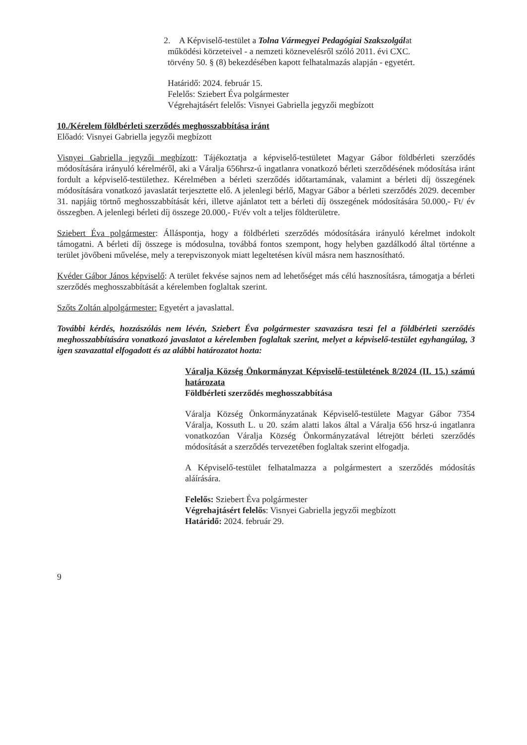2. A Képviselő-testület a Tolna Vármegyei Pedagógiai Szakszolgálat
működési körzeteivel - a nemzeti köznevelésről szóló 2011. évi CXC.
törvény 50. § (8) bekezdésében kapott felhatalmazás alapján - egyetért.
Határidő: 2024. február 15.
Felelős: Sziebert Éva polgármester
Végrehajtásért felelős: Visnyei Gabriella jegyzői megbízott
10./Kérelem földbérleti szerződés meghosszabbítása iránt
Előadó: Visnyei Gabriella jegyzői megbízott
Visnyei Gabriella jegyzői megbízott: Tájékoztatja a képviselő-testületet Magyar Gábor földbérleti szerződés módosítására irányuló kérelméről, aki a Váralja 656hrsz-ú ingatlanra vonatkozó bérleti szerződésének módosítása iránt fordult a képviselő-testülethez. Kérelmében a bérleti szerződés időtartamának, valamint a bérleti díj összegének módosítására vonatkozó javaslatát terjesztette elő. A jelenlegi bérlő, Magyar Gábor a bérleti szerződés 2029. december 31. napjáig törtnő meghosszabbítását kéri, illetve ajánlatot tett a bérleti díj összegének módosítására 50.000,- Ft/ év összegben. A jelenlegi bérleti díj összege 20.000,- Ft/év volt a teljes földterületre.
Sziebert Éva polgármester: Álláspontja, hogy a földbérleti szerződés módosítására irányuló kérelmet indokolt támogatni. A bérleti díj összege is módosulna, továbbá fontos szempont, hogy helyben gazdálkodó által történne a terület jövőbeni művelése, mely a terepviszonyok miatt legeltetésen kívül másra nem hasznosítható.
Kvéder Gábor János képviselő: A terület fekvése sajnos nem ad lehetőséget más célú hasznosításra, támogatja a bérleti szerződés meghosszabbítását a kérelemben foglaltak szerint.
Szőts Zoltán alpolgármester: Egyetért a javaslattal.
További kérdés, hozzászólás nem lévén, Sziebert Éva polgármester szavazásra teszi fel a földbérleti szerződés meghosszabbítására vonatkozó javaslatot a kérelemben foglaltak szerint, melyet a képviselő-testület egyhangúlag, 3 igen szavazattal elfogadott és az alábbi határozatot hozta:
Váralja Község Önkormányzat Képviselő-testületének 8/2024 (II. 15.) számú határozata
Földbérleti szerződés meghosszabbítása
Váralja Község Önkormányzatának Képviselő-testülete Magyar Gábor 7354 Váralja, Kossuth L. u 20. szám alatti lakos által a Váralja 656 hrsz-ú ingatlanra vonatkozóan Váralja Község Önkormányzatával létrejött bérleti szerződés módosítását a szerződés tervezetében foglaltak szerint elfogadja.
A Képviselő-testület felhatalmazza a polgármestert a szerződés módosítás aláírására.
Felelős: Sziebert Éva polgármester
Végrehajtásért felelős: Visnyei Gabriella jegyzői megbízott
Határidő: 2024. február 29.
9